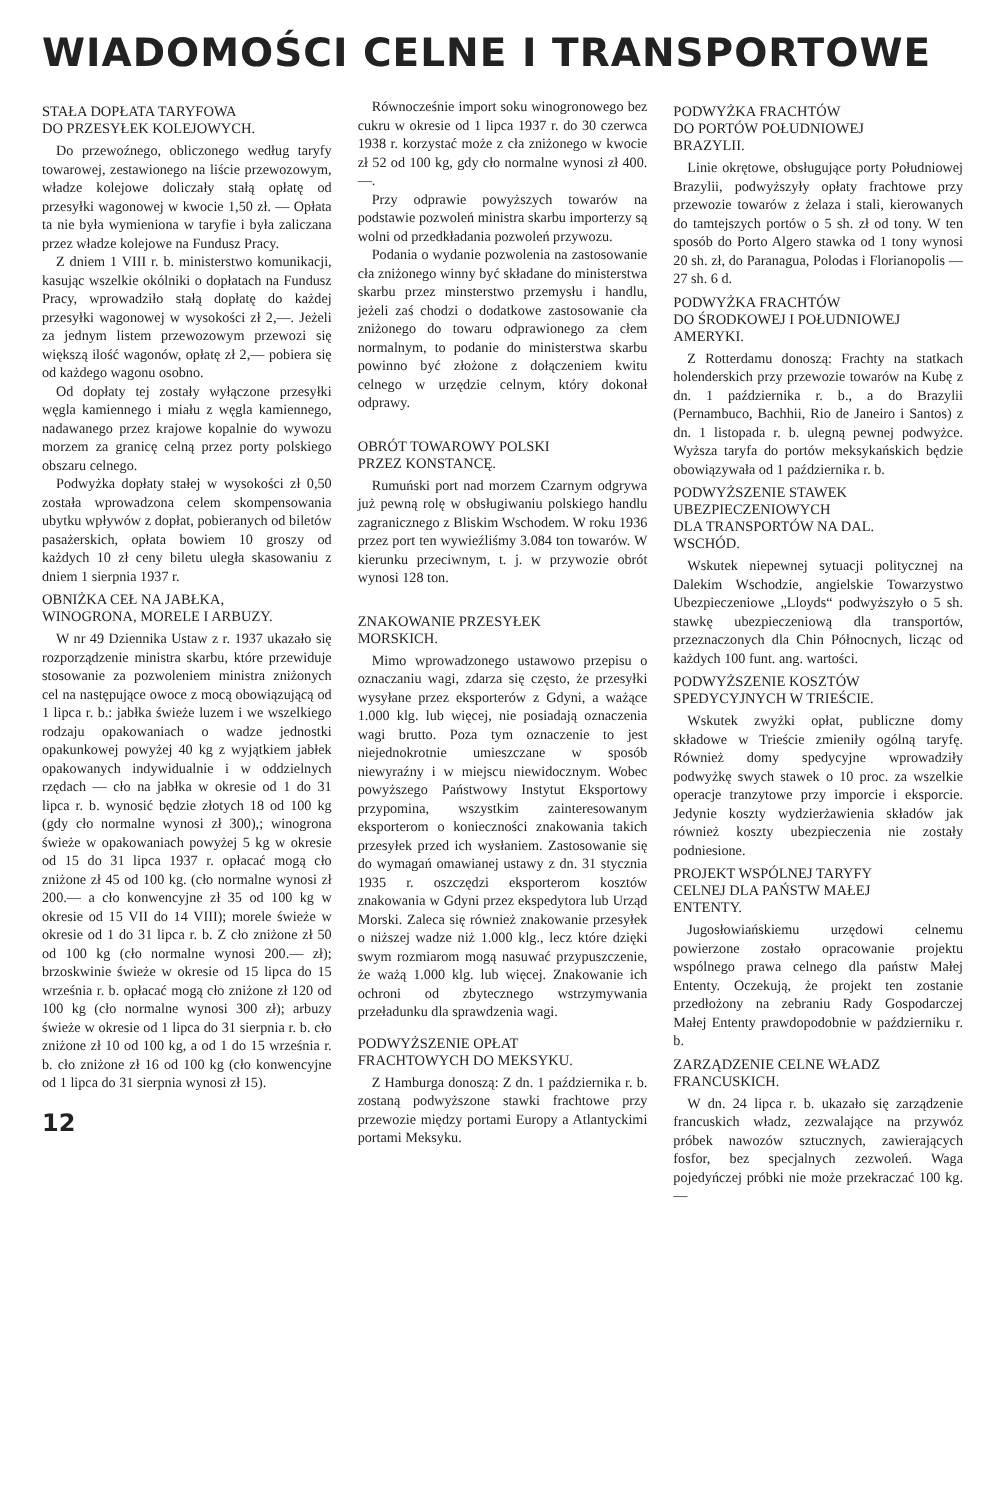WIADOMOŚCI CELNE I TRANSPORTOWE
STAŁA DOPŁATA TARYFOWA
DO PRZESYŁEK KOLEJOWYCH.
Do przewoźnego, obliczonego według taryfy towarowej, zestawionego na liście przewozowym, władze kolejowe doliczały stałą opłatę od przesyłki wagonowej w kwocie 1,50 zł. — Opłata ta nie była wymieniona w taryfie i była zaliczana przez władze kolejowe na Fundusz Pracy.
Z dniem 1 VIII r. b. ministerstwo komunikacji, kasując wszelkie okólniki o dopłatach na Fundusz Pracy, wprowadziło stałą dopłatę do każdej przesyłki wagonowej w wysokości zł 2,—. Jeżeli za jednym listem przewozowym przewozi się większą ilość wagonów, opłatę zł 2,— pobiera się od każdego wagonu osobno.
Od dopłaty tej zostały wyłączone przesyłki węgla kamiennego i miału z węgla kamiennego, nadawanego przez krajowe kopalnie do wywozu morzem za granicę celną przez porty polskiego obszaru celnego.
Podwyżka dopłaty stałej w wysokości zł 0,50 została wprowadzona celem skompensowania ubytku wpływów z dopłat, pobieranych od biletów pasażerskich, opłata bowiem 10 groszy od każdych 10 zł ceny biletu uległa skasowaniu z dniem 1 sierpnia 1937 r.
OBNIŻKA CEŁ NA JABŁKA,
WINOGRONA, MORELE I ARBUZY.
W nr 49 Dziennika Ustaw z r. 1937 ukazało się rozporządzenie ministra skarbu, które przewiduje stosowanie za pozwoleniem ministra zniżonych cel na następujące owoce z mocą obowiązującą od 1 lipca r. b.: jabłka świeże luzem i we wszelkiego rodzaju opakowaniach o wadze jednostki opakunkowej powyżej 40 kg z wyjątkiem jabłek opakowanych indywidualnie i w oddzielnych rzędach — cło na jabłka w okresie od 1 do 31 lipca r. b. wynosić będzie złotych 18 od 100 kg (gdy cło normalne wynosi zł 300),; winogrona świeże w opakowaniach powyżej 5 kg w okresie od 15 do 31 lipca 1937 r. opłacać mogą cło zniżone zł 45 od 100 kg. (cło normalne wynosi zł 200.— a cło konwencyjne zł 35 od 100 kg w okresie od 15 VII do 14 VIII); morele świeże w okresie od 1 do 31 lipca r. b. Z cło zniżone zł 50 od 100 kg (cło normalne wynosi 200.— zł); brzoskwinie świeże w okresie od 15 lipca do 15 września r. b. opłacać mogą cło zniżone zł 120 od 100 kg (cło normalne wynosi 300 zł); arbuzy świeże w okresie od 1 lipca do 31 sierpnia r. b. cło zniżone zł 10 od 100 kg, a od 1 do 15 września r. b. cło zniżone zł 16 od 100 kg (cło konwencyjne od 1 lipca do 31 sierpnia wynosi zł 15).
12
Równocześnie import soku winogronowego bez cukru w okresie od 1 lipca 1937 r. do 30 czerwca 1938 r. korzystać może z cła zniżonego w kwocie zł 52 od 100 kg, gdy cło normalne wynosi zł 400.—.
Przy odprawie powyższych towarów na podstawie pozwoleń ministra skarbu importerzy są wolni od przedkładania pozwoleń przywozu.
Podania o wydanie pozwolenia na zastosowanie cła zniżonego winny być składane do ministerstwa skarbu przez minsterstwo przemysłu i handlu, jeżeli zaś chodzi o dodatkowe zastosowanie cła zniżonego do towaru odprawionego za cłem normalnym, to podanie do ministerstwa skarbu powinno być złożone z dołączeniem kwitu celnego w urzędzie celnym, który dokonał odprawy.
OBRÓT TOWAROWY POLSKI
PRZEZ KONSTANCĘ.
Rumuński port nad morzem Czarnym odgrywa już pewną rolę w obsługiwaniu polskiego handlu zagranicznego z Bliskim Wschodem. W roku 1936 przez port ten wywieźliśmy 3.084 ton towarów. W kierunku przeciwnym, t. j. w przywozie obrót wynosi 128 ton.
ZNAKOWANIE PRZESYŁEK
MORSKICH.
Mimo wprowadzonego ustawowo przepisu o oznaczaniu wagi, zdarza się często, że przesyłki wysyłane przez eksporterów z Gdyni, a ważące 1.000 klg. lub więcej, nie posiadają oznaczenia wagi brutto. Poza tym oznaczenie to jest niejednokrotnie umieszczane w sposób niewyraźny i w miejscu niewidocznym. Wobec powyższego Państwowy Instytut Eksportowy przypomina, wszystkim zainteresowanym eksporterom o konieczności znakowania takich przesyłek przed ich wysłaniem. Zastosowanie się do wymagań omawianej ustawy z dn. 31 stycznia 1935 r. oszczędzi eksporterom kosztów znakowania w Gdyni przez ekspedytora lub Urząd Morski. Zaleca się również znakowanie przesyłek o niższej wadze niż 1.000 klg., lecz które dzięki swym rozmiarom mogą nasuwać przypuszczenie, że ważą 1.000 klg. lub więcej. Znakowanie ich ochroni od zbytecznego wstrzymywania przeładunku dla sprawdzenia wagi.
PODWYŻSZENIE OPŁAT
FRACHTOWYCH DO MEKSYKU.
Z Hamburga donoszą: Z dn. 1 października r. b. zostaną podwyższone stawki frachtowe przy przewozie między portami Europy a Atlantyckimi portami Meksyku.
PODWYŻKA FRACHTÓW
DO PORTÓW POŁUDNIOWEJ
BRAZYLII.
Linie okrętowe, obsługujące porty Południowej Brazylii, podwyższyły opłaty frachtowe przy przewozie towarów z żelaza i stali, kierowanych do tamtejszych portów o 5 sh. zł od tony. W ten sposób do Porto Algero stawka od 1 tony wynosi 20 sh. zł, do Paranagua, Polodas i Florianopolis — 27 sh. 6 d.
PODWYŻKA FRACHTÓW
DO ŚRODKOWEJ I POŁUDNIOWEJ
AMERYKI.
Z Rotterdamu donoszą: Frachty na statkach holenderskich przy przewozie towarów na Kubę z dn. 1 października r. b., a do Brazylii (Pernambuco, Bachhii, Rio de Janeiro i Santos) z dn. 1 listopada r. b. ulegną pewnej podwyżce. Wyższa taryfa do portów meksykańskich będzie obowiązywała od 1 października r. b.
PODWYŻSZENIE STAWEK
UBEZPIECZENIOWYCH
DLA TRANSPORTÓW NA DAL.
WSCHÓD.
Wskutek niepewnej sytuacji politycznej na Dalekim Wschodzie, angielskie Towarzystwo Ubezpieczeniowe „Lloyds“ podwyższyło o 5 sh. stawkę ubezpieczeniową dla transportów, przeznaczonych dla Chin Północnych, licząc od każdych 100 funt. ang. wartości.
PODWYŻSZENIE KOSZTÓW
SPEDYCYJNYCH W TRIEŚCIE.
Wskutek zwyżki opłat, publiczne domy składowe w Trieście zmieniły ogólną taryfę. Również domy spedycyjne wprowadziły podwyżkę swych stawek o 10 proc. za wszelkie operacje tranzytowe przy imporcie i eksporcie. Jedynie koszty wydzierżawienia składów jak również koszty ubezpieczenia nie zostały podniesione.
PROJEKT WSPÓLNEJ TARYFY
CELNEJ DLA PAŃSTW MAŁEJ
ENTENTY.
Jugosłowiańskiemu urzędowi celnemu powierzone zostało opracowanie projektu wspólnego prawa celnego dla państw Małej Ententy. Oczekują, że projekt ten zostanie przedłożony na zebraniu Rady Gospodarczej Małej Ententy prawdopodobnie w październiku r. b.
ZARZĄDZENIE CELNE WŁADZ
FRANCUSKICH.
W dn. 24 lipca r. b. ukazało się zarządzenie francuskich władz, zezwalające na przywóz próbek nawozów sztucznych, zawierających fosfor, bez specjalnych zezwoleń. Waga pojedyńczej próbki nie może przekraczać 100 kg. —